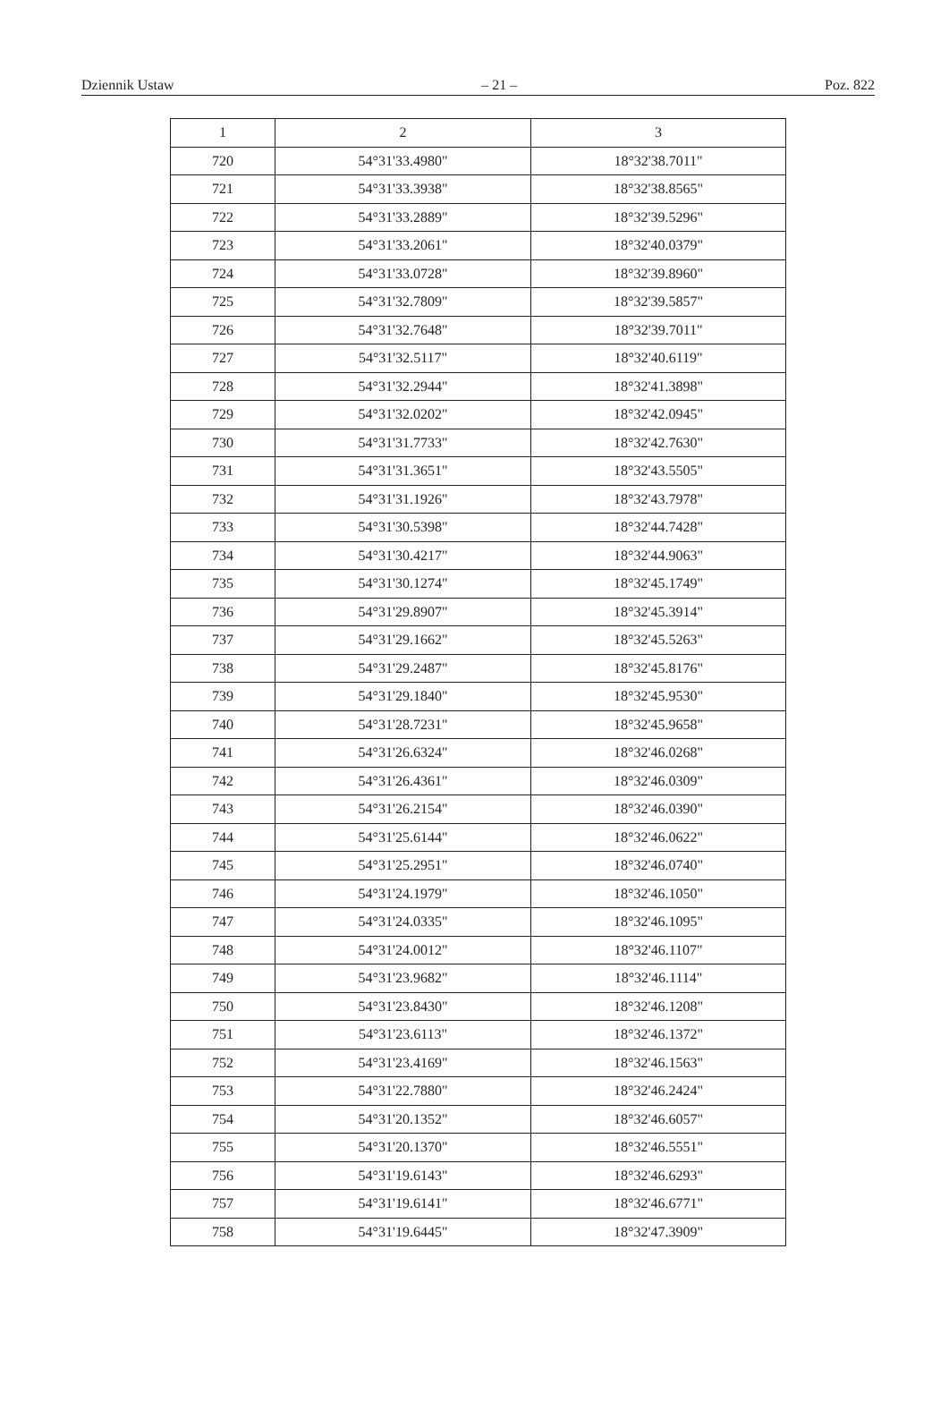Dziennik Ustaw – 21 – Poz. 822
| 1 | 2 | 3 |
| --- | --- | --- |
| 720 | 54°31'33.4980" | 18°32'38.7011" |
| 721 | 54°31'33.3938" | 18°32'38.8565" |
| 722 | 54°31'33.2889" | 18°32'39.5296" |
| 723 | 54°31'33.2061" | 18°32'40.0379" |
| 724 | 54°31'33.0728" | 18°32'39.8960" |
| 725 | 54°31'32.7809" | 18°32'39.5857" |
| 726 | 54°31'32.7648" | 18°32'39.7011" |
| 727 | 54°31'32.5117" | 18°32'40.6119" |
| 728 | 54°31'32.2944" | 18°32'41.3898" |
| 729 | 54°31'32.0202" | 18°32'42.0945" |
| 730 | 54°31'31.7733" | 18°32'42.7630" |
| 731 | 54°31'31.3651" | 18°32'43.5505" |
| 732 | 54°31'31.1926" | 18°32'43.7978" |
| 733 | 54°31'30.5398" | 18°32'44.7428" |
| 734 | 54°31'30.4217" | 18°32'44.9063" |
| 735 | 54°31'30.1274" | 18°32'45.1749" |
| 736 | 54°31'29.8907" | 18°32'45.3914" |
| 737 | 54°31'29.1662" | 18°32'45.5263" |
| 738 | 54°31'29.2487" | 18°32'45.8176" |
| 739 | 54°31'29.1840" | 18°32'45.9530" |
| 740 | 54°31'28.7231" | 18°32'45.9658" |
| 741 | 54°31'26.6324" | 18°32'46.0268" |
| 742 | 54°31'26.4361" | 18°32'46.0309" |
| 743 | 54°31'26.2154" | 18°32'46.0390" |
| 744 | 54°31'25.6144" | 18°32'46.0622" |
| 745 | 54°31'25.2951" | 18°32'46.0740" |
| 746 | 54°31'24.1979" | 18°32'46.1050" |
| 747 | 54°31'24.0335" | 18°32'46.1095" |
| 748 | 54°31'24.0012" | 18°32'46.1107" |
| 749 | 54°31'23.9682" | 18°32'46.1114" |
| 750 | 54°31'23.8430" | 18°32'46.1208" |
| 751 | 54°31'23.6113" | 18°32'46.1372" |
| 752 | 54°31'23.4169" | 18°32'46.1563" |
| 753 | 54°31'22.7880" | 18°32'46.2424" |
| 754 | 54°31'20.1352" | 18°32'46.6057" |
| 755 | 54°31'20.1370" | 18°32'46.5551" |
| 756 | 54°31'19.6143" | 18°32'46.6293" |
| 757 | 54°31'19.6141" | 18°32'46.6771" |
| 758 | 54°31'19.6445" | 18°32'47.3909" |